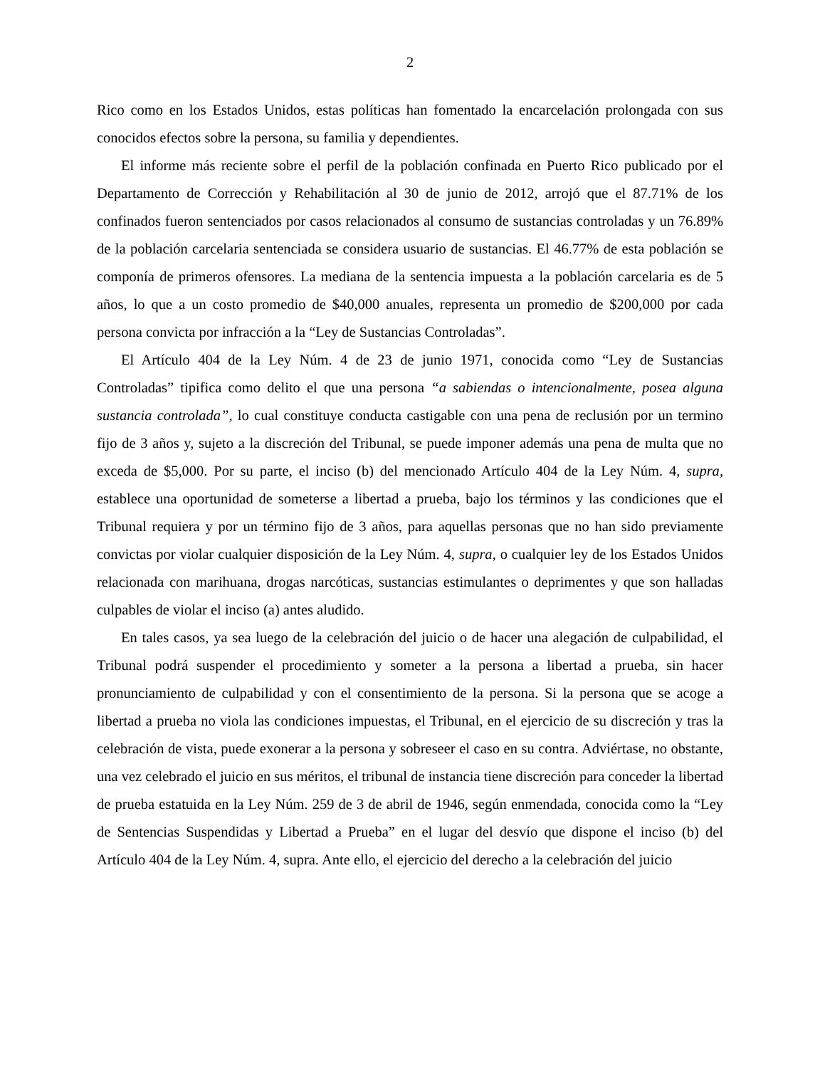2
Rico como en los Estados Unidos, estas políticas han fomentado la encarcelación prolongada con sus conocidos efectos sobre la persona, su familia y dependientes.
El informe más reciente sobre el perfil de la población confinada en Puerto Rico publicado por el Departamento de Corrección y Rehabilitación al 30 de junio de 2012, arrojó que el 87.71% de los confinados fueron sentenciados por casos relacionados al consumo de sustancias controladas y un 76.89% de la población carcelaria sentenciada se considera usuario de sustancias. El 46.77% de esta población se componía de primeros ofensores. La mediana de la sentencia impuesta a la población carcelaria es de 5 años, lo que a un costo promedio de $40,000 anuales, representa un promedio de $200,000 por cada persona convicta por infracción a la “Ley de Sustancias Controladas”.
El Artículo 404 de la Ley Núm. 4 de 23 de junio 1971, conocida como “Ley de Sustancias Controladas” tipifica como delito el que una persona “a sabiendas o intencionalmente, posea alguna sustancia controlada”, lo cual constituye conducta castigable con una pena de reclusión por un termino fijo de 3 años y, sujeto a la discreción del Tribunal, se puede imponer además una pena de multa que no exceda de $5,000. Por su parte, el inciso (b) del mencionado Artículo 404 de la Ley Núm. 4, supra, establece una oportunidad de someterse a libertad a prueba, bajo los términos y las condiciones que el Tribunal requiera y por un término fijo de 3 años, para aquellas personas que no han sido previamente convictas por violar cualquier disposición de la Ley Núm. 4, supra, o cualquier ley de los Estados Unidos relacionada con marihuana, drogas narcóticas, sustancias estimulantes o deprimentes y que son halladas culpables de violar el inciso (a) antes aludido.
En tales casos, ya sea luego de la celebración del juicio o de hacer una alegación de culpabilidad, el Tribunal podrá suspender el procedimiento y someter a la persona a libertad a prueba, sin hacer pronunciamiento de culpabilidad y con el consentimiento de la persona. Si la persona que se acoge a libertad a prueba no viola las condiciones impuestas, el Tribunal, en el ejercicio de su discreción y tras la celebración de vista, puede exonerar a la persona y sobreseer el caso en su contra. Adviértase, no obstante, una vez celebrado el juicio en sus méritos, el tribunal de instancia tiene discreción para conceder la libertad de prueba estatuida en la Ley Núm. 259 de 3 de abril de 1946, según enmendada, conocida como la “Ley de Sentencias Suspendidas y Libertad a Prueba” en el lugar del desvío que dispone el inciso (b) del Artículo 404 de la Ley Núm. 4, supra. Ante ello, el ejercicio del derecho a la celebración del juicio